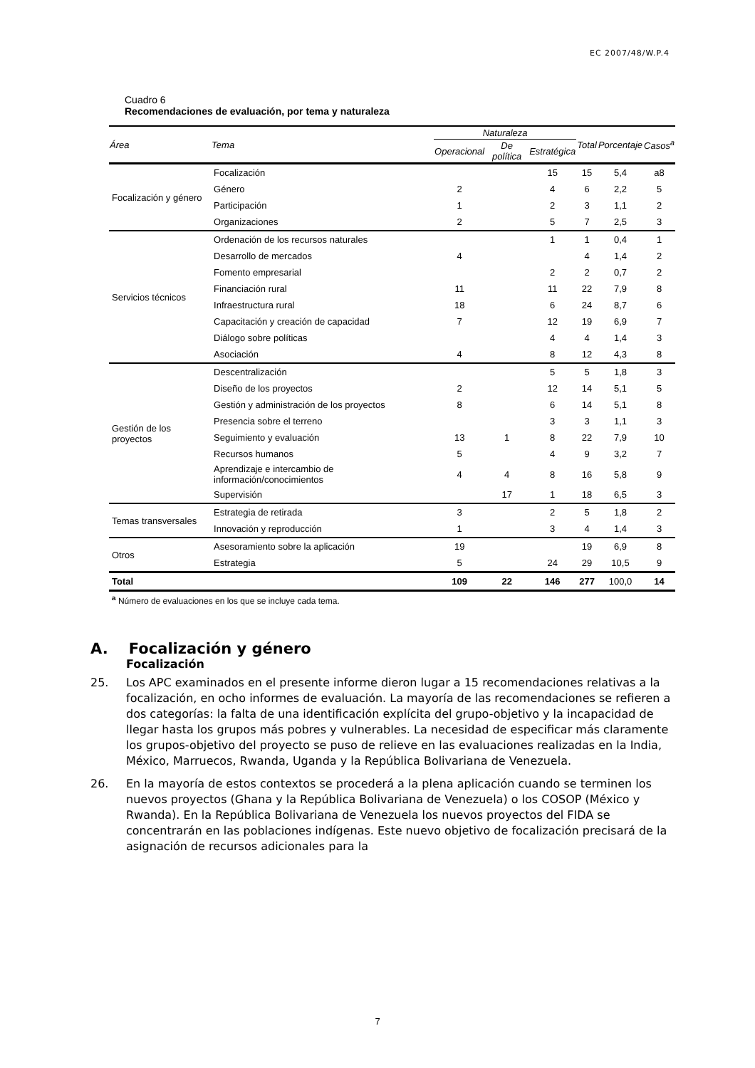EC 2007/48/W.P.4
Cuadro 6
Recomendaciones de evaluación, por tema y naturaleza
| Área | Tema | Naturaleza | | | Total | Porcentaje | Casos<sup>a</sup> |
| --- | --- | --- | --- | --- | --- | --- | --- |
| | | Operacional | De política | Estratégica | | | |
| Focalización y género | Focalización | | | 15 | 15 | 5,4 | a8 |
| | Género | 2 | | 4 | 6 | 2,2 | 5 |
| | Participación | 1 | | 2 | 3 | 1,1 | 2 |
| | Organizaciones | 2 | | 5 | 7 | 2,5 | 3 |
| Servicios técnicos | Ordenación de los recursos naturales | | | 1 | 1 | 0,4 | 1 |
| | Desarrollo de mercados | 4 | | | 4 | 1,4 | 2 |
| | Fomento empresarial | | | 2 | 2 | 0,7 | 2 |
| | Financiación rural | 11 | | 11 | 22 | 7,9 | 8 |
| | Infraestructura rural | 18 | | 6 | 24 | 8,7 | 6 |
| | Capacitación y creación de capacidad | 7 | | 12 | 19 | 6,9 | 7 |
| | Diálogo sobre políticas | | | 4 | 4 | 1,4 | 3 |
| | Asociación | 4 | | 8 | 12 | 4,3 | 8 |
| Gestión de los proyectos | Descentralización | | | 5 | 5 | 1,8 | 3 |
| | Diseño de los proyectos | 2 | | 12 | 14 | 5,1 | 5 |
| | Gestión y administración de los proyectos | 8 | | 6 | 14 | 5,1 | 8 |
| | Presencia sobre el terreno | | | 3 | 3 | 1,1 | 3 |
| | Seguimiento y evaluación | 13 | 1 | 8 | 22 | 7,9 | 10 |
| | Recursos humanos | 5 | | 4 | 9 | 3,2 | 7 |
| | Aprendizaje e intercambio de información/conocimientos | 4 | 4 | 8 | 16 | 5,8 | 9 |
| | Supervisión | | 17 | 1 | 18 | 6,5 | 3 |
| Temas transversales | Estrategia de retirada | 3 | | 2 | 5 | 1,8 | 2 |
| | Innovación y reproducción | 1 | | 3 | 4 | 1,4 | 3 |
| Otros | Asesoramiento sobre la aplicación | 19 | | | 19 | 6,9 | 8 |
| | Estrategia | 5 | | 24 | 29 | 10,5 | 9 |
| Total | | 109 | 22 | 146 | 277 | 100,0 | 14 |
| <sup>a</sup> Número de evaluaciones en los que se incluye cada tema. | | | | | | | |
A. Focalización y género
Focalización
25. Los APC examinados en el presente informe dieron lugar a 15 recomendaciones relativas a la focalización, en ocho informes de evaluación. La mayoría de las recomendaciones se refieren a dos categorías: la falta de una identificación explícita del grupo-objetivo y la incapacidad de llegar hasta los grupos más pobres y vulnerables. La necesidad de especificar más claramente los grupos-objetivo del proyecto se puso de relieve en las evaluaciones realizadas en la India, México, Marruecos, Rwanda, Uganda y la República Bolivariana de Venezuela.
26. En la mayoría de estos contextos se procederá a la plena aplicación cuando se terminen los nuevos proyectos (Ghana y la República Bolivariana de Venezuela) o los COSOP (México y Rwanda). En la República Bolivariana de Venezuela los nuevos proyectos del FIDA se concentrarán en las poblaciones indígenas. Este nuevo objetivo de focalización precisará de la asignación de recursos adicionales para la
7